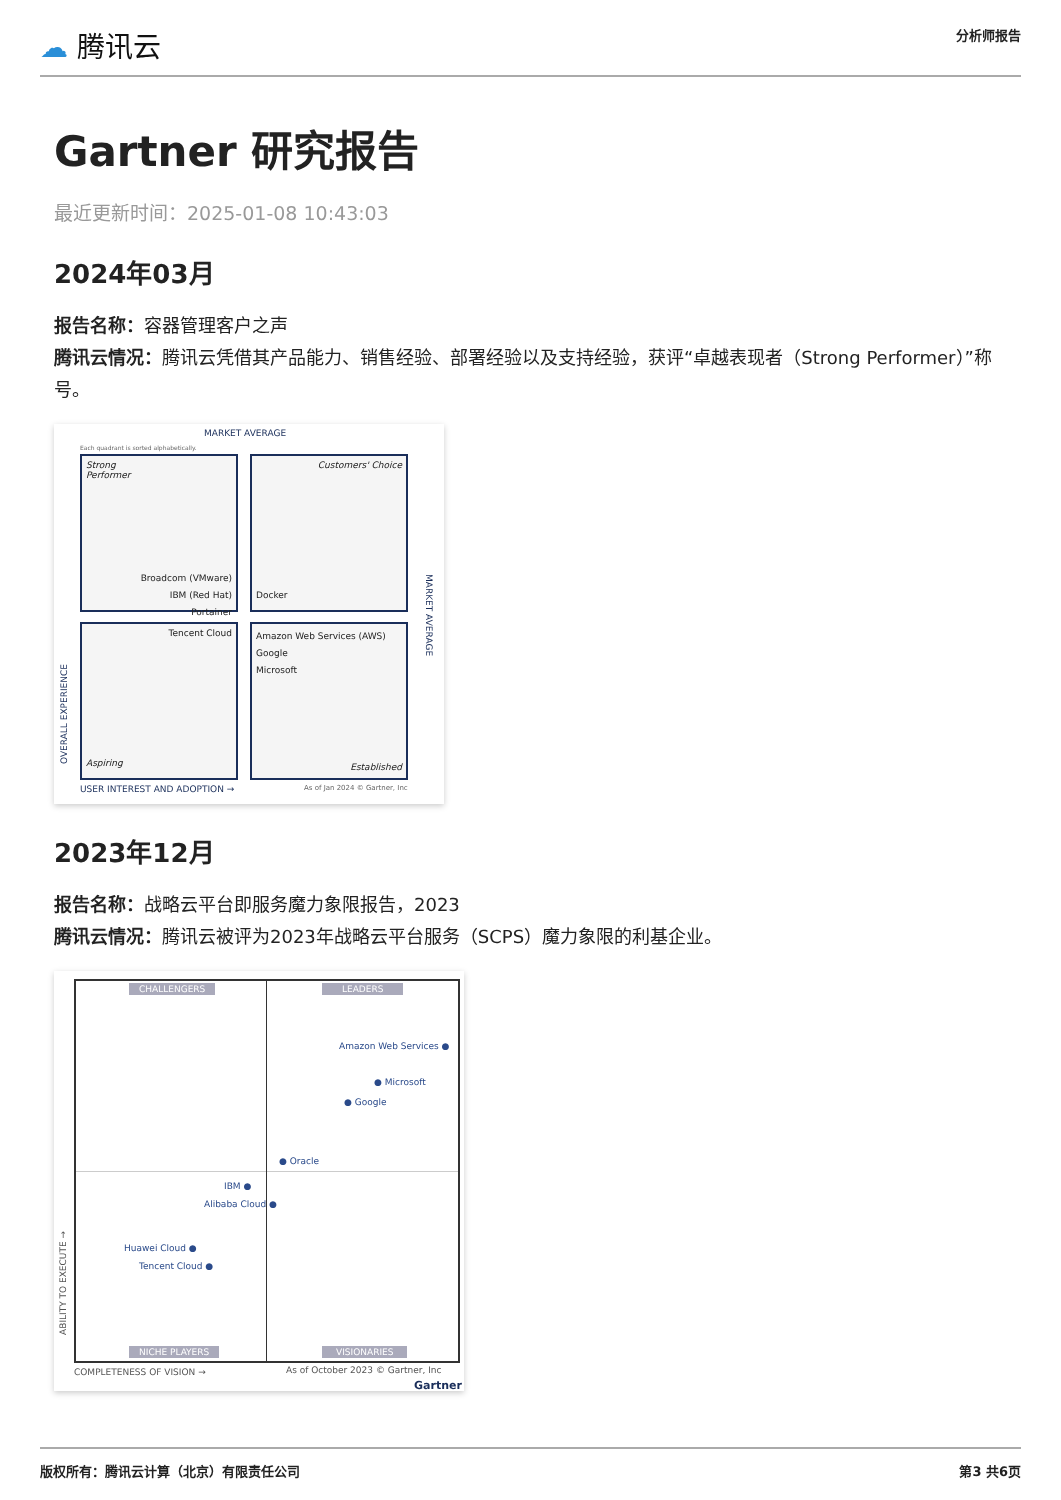☁ 腾讯云
分析师报告
Gartner 研究报告
最近更新时间：2025-01-08 10:43:03
2024年03月
报告名称：容器管理客户之声
腾讯云情况：腾讯云凭借其产品能力、销售经验、部署经验以及支持经验，获评“卓越表现者（Strong Performer）”称号。
MARKET AVERAGE
Each quadrant is sorted alphabetically.
Strong
Performer
Broadcom (VMware)
IBM (Red Hat)
Portainer
Customers' Choice
Docker
Tencent Cloud
Aspiring
Amazon Web Services (AWS)
Google
Microsoft
Established
OVERALL EXPERIENCE
MARKET AVERAGE
USER INTEREST AND ADOPTION → As of Jan 2024 © Gartner, Inc
2023年12月
报告名称：战略云平台即服务魔力象限报告，2023
腾讯云情况：腾讯云被评为2023年战略云平台服务（SCPS）魔力象限的利基企业。
CHALLENGERS LEADERS
Amazon Web Services ●
● Microsoft
● Google
● Oracle
IBM ●
Alibaba Cloud ●
Huawei Cloud ●
Tencent Cloud ●
NICHE PLAYERS VISIONARIES
ABILITY TO EXECUTE →
COMPLETENESS OF VISION →
As of October 2023 © Gartner, Inc
Gartner
版权所有：腾讯云计算（北京）有限责任公司
第3 共6页